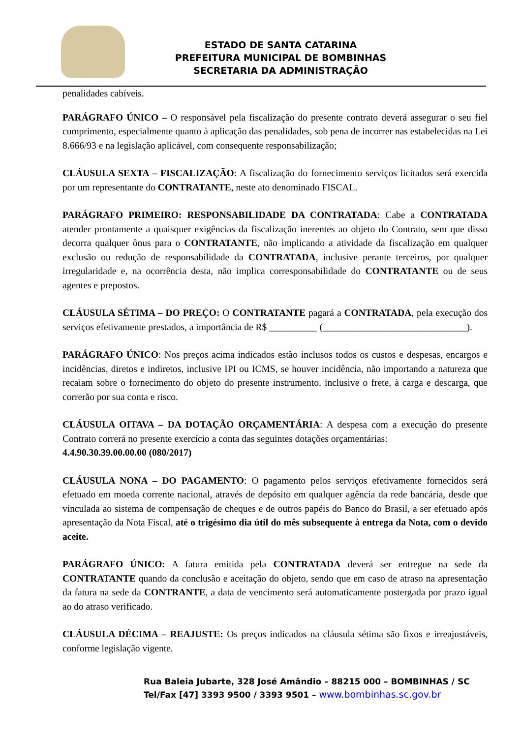ESTADO DE SANTA CATARINA
PREFEITURA MUNICIPAL DE BOMBINHAS
SECRETARIA DA ADMINISTRAÇÃO
penalidades cabíveis.
PARÁGRAFO ÚNICO – O responsável pela fiscalização do presente contrato deverá assegurar o seu fiel cumprimento, especialmente quanto à aplicação das penalidades, sob pena de incorrer nas estabelecidas na Lei 8.666/93 e na legislação aplicável, com consequente responsabilização;
CLÁUSULA SEXTA – FISCALIZAÇÃO: A fiscalização do fornecimento serviços licitados será exercida por um representante do CONTRATANTE, neste ato denominado FISCAL.
PARÁGRAFO PRIMEIRO: RESPONSABILIDADE DA CONTRATADA: Cabe a CONTRATADA atender prontamente a quaisquer exigências da fiscalização inerentes ao objeto do Contrato, sem que disso decorra qualquer ônus para o CONTRATANTE, não implicando a atividade da fiscalização em qualquer exclusão ou redução de responsabilidade da CONTRATADA, inclusive perante terceiros, por qualquer irregularidade e, na ocorrência desta, não implica corresponsabilidade do CONTRATANTE ou de seus agentes e prepostos.
CLÁUSULA SÉTIMA – DO PREÇO: O CONTRATANTE pagará a CONTRATADA, pela execução dos serviços efetivamente prestados, a importância de R$ __________ (______________________________).
PARÁGRAFO ÚNICO: Nos preços acima indicados estão inclusos todos os custos e despesas, encargos e incidências, diretos e indiretos, inclusive IPI ou ICMS, se houver incidência, não importando a natureza que recaiam sobre o fornecimento do objeto do presente instrumento, inclusive o frete, à carga e descarga, que correrão por sua conta e risco.
CLÁUSULA OITAVA – DA DOTAÇÃO ORÇAMENTÁRIA: A despesa com a execução do presente Contrato correrá no presente exercício a conta das seguintes dotações orçamentárias:
4.4.90.30.39.00.00.00 (080/2017)
CLÁUSULA NONA – DO PAGAMENTO: O pagamento pelos serviços efetivamente fornecidos será efetuado em moeda corrente nacional, através de depósito em qualquer agência da rede bancária, desde que vinculada ao sistema de compensação de cheques e de outros papéis do Banco do Brasil, a ser efetuado após apresentação da Nota Fiscal, até o trigésimo dia útil do mês subsequente à entrega da Nota, com o devido aceite.
PARÁGRAFO ÚNICO: A fatura emitida pela CONTRATADA deverá ser entregue na sede da CONTRATANTE quando da conclusão e aceitação do objeto, sendo que em caso de atraso na apresentação da fatura na sede da CONTRANTE, a data de vencimento será automaticamente postergada por prazo igual ao do atraso verificado.
CLÁUSULA DÉCIMA – REAJUSTE: Os preços indicados na cláusula sétima são fixos e irreajustáveis, conforme legislação vigente.
Rua Baleia Jubarte, 328 José Amândio – 88215 000 – BOMBINHAS / SC
Tel/Fax [47] 3393 9500 / 3393 9501 – www.bombinhas.sc.gov.br